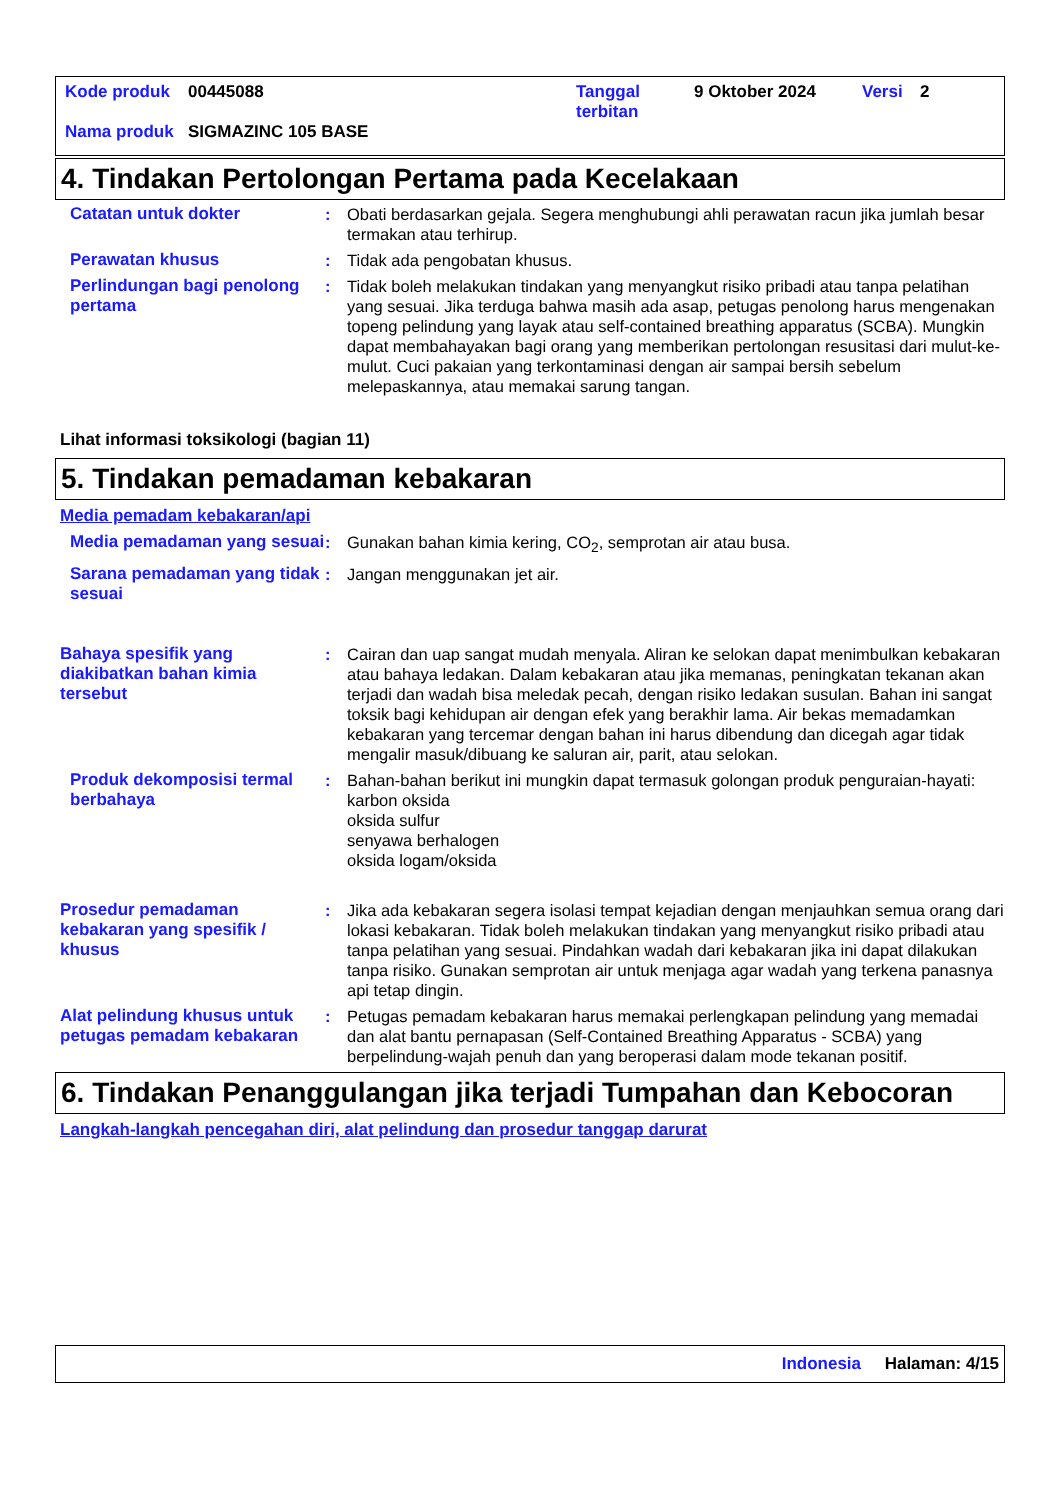| Kode produk | 00445088 | Tanggal terbitan | 9 Oktober 2024 | Versi | 2 |
| Nama produk | SIGMAZINC 105 BASE | | | | |
4. Tindakan Pertolongan Pertama pada Kecelakaan
Catatan untuk dokter : Obati berdasarkan gejala. Segera menghubungi ahli perawatan racun jika jumlah besar termakan atau terhirup.
Perawatan khusus : Tidak ada pengobatan khusus.
Perlindungan bagi penolong pertama
: Tidak boleh melakukan tindakan yang menyangkut risiko pribadi atau tanpa pelatihan yang sesuai. Jika terduga bahwa masih ada asap, petugas penolong harus mengenakan topeng pelindung yang layak atau self-contained breathing apparatus (SCBA). Mungkin dapat membahayakan bagi orang yang memberikan pertolongan resusitasi dari mulut-ke-mulut. Cuci pakaian yang terkontaminasi dengan air sampai bersih sebelum melepaskannya, atau memakai sarung tangan.
Lihat informasi toksikologi (bagian 11)
5. Tindakan pemadaman kebakaran
Media pemadam kebakaran/api
Media pemadaman yang sesuai
: Gunakan bahan kimia kering, CO<sub>2</sub>, semprotan air atau busa.
Sarana pemadaman yang tidak sesuai
: Jangan menggunakan jet air.
Bahaya spesifik yang diakibatkan bahan kimia tersebut
: Cairan dan uap sangat mudah menyala. Aliran ke selokan dapat menimbulkan kebakaran atau bahaya ledakan. Dalam kebakaran atau jika memanas, peningkatan tekanan akan terjadi dan wadah bisa meledak pecah, dengan risiko ledakan susulan. Bahan ini sangat toksik bagi kehidupan air dengan efek yang berakhir lama. Air bekas memadamkan kebakaran yang tercemar dengan bahan ini harus dibendung dan dicegah agar tidak mengalir masuk/dibuang ke saluran air, parit, atau selokan.
Produk dekomposisi termal berbahaya
: Bahan-bahan berikut ini mungkin dapat termasuk golongan produk penguraian-hayati:
karbon oksida
oksida sulfur
senyawa berhalogen
oksida logam/oksida
Prosedur pemadaman kebakaran yang spesifik / khusus
: Jika ada kebakaran segera isolasi tempat kejadian dengan menjauhkan semua orang dari lokasi kebakaran. Tidak boleh melakukan tindakan yang menyangkut risiko pribadi atau tanpa pelatihan yang sesuai. Pindahkan wadah dari kebakaran jika ini dapat dilakukan tanpa risiko. Gunakan semprotan air untuk menjaga agar wadah yang terkena panasnya api tetap dingin.
Alat pelindung khusus untuk petugas pemadam kebakaran
: Petugas pemadam kebakaran harus memakai perlengkapan pelindung yang memadai dan alat bantu pernapasan (Self-Contained Breathing Apparatus - SCBA) yang berpelindung-wajah penuh dan yang beroperasi dalam mode tekanan positif.
6. Tindakan Penanggulangan jika terjadi Tumpahan dan Kebocoran
Langkah-langkah pencegahan diri, alat pelindung dan prosedur tanggap darurat
Indonesia Halaman: 4/15